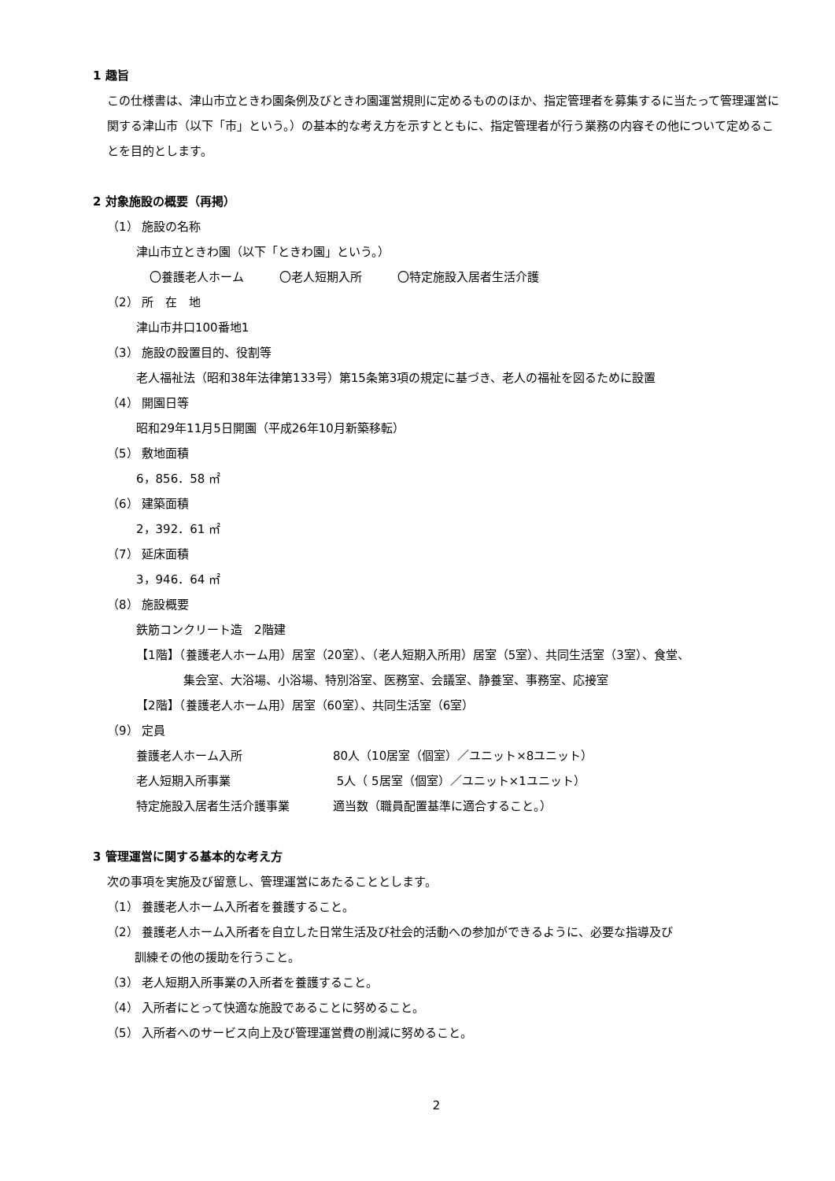1 趣旨
この仕様書は、津山市立ときわ園条例及びときわ園運営規則に定めるもののほか、指定管理者を募集するに当たって管理運営に関する津山市（以下「市」という。）の基本的な考え方を示すとともに、指定管理者が行う業務の内容その他について定めることを目的とします。
2 対象施設の概要（再掲）
（1） 施設の名称
津山市立ときわ園（以下「ときわ園」という。）
〇養護老人ホーム　　　〇老人短期入所　　　〇特定施設入居者生活介護
（2） 所　在　地
津山市井口100番地1
（3） 施設の設置目的、役割等
老人福祉法（昭和38年法律第133号）第15条第3項の規定に基づき、老人の福祉を図るために設置
（4） 開園日等
昭和29年11月5日開園（平成26年10月新築移転）
（5） 敷地面積
6，856．58 ㎡
（6） 建築面積
2，392．61 ㎡
（7） 延床面積
3，946．64 ㎡
（8） 施設概要
鉄筋コンクリート造　2階建
【1階】（養護老人ホーム用）居室（20室）、（老人短期入所用）居室（5室）、共同生活室（3室）、食堂、
　　　　集会室、大浴場、小浴場、特別浴室、医務室、会議室、静養室、事務室、応接室
【2階】（養護老人ホーム用）居室（60室）、共同生活室（6室）
（9） 定員
養護老人ホーム入所 80人（10居室（個室）／ユニット×8ユニット）
老人短期入所事業 5人（ 5居室（個室）／ユニット×1ユニット）
特定施設入居者生活介護事業 適当数（職員配置基準に適合すること。）
3 管理運営に関する基本的な考え方
次の事項を実施及び留意し、管理運営にあたることとします。
（1） 養護老人ホーム入所者を養護すること。
（2） 養護老人ホーム入所者を自立した日常生活及び社会的活動への参加ができるように、必要な指導及び
　　 訓練その他の援助を行うこと。
（3） 老人短期入所事業の入所者を養護すること。
（4） 入所者にとって快適な施設であることに努めること。
（5） 入所者へのサービス向上及び管理運営費の削減に努めること。
2